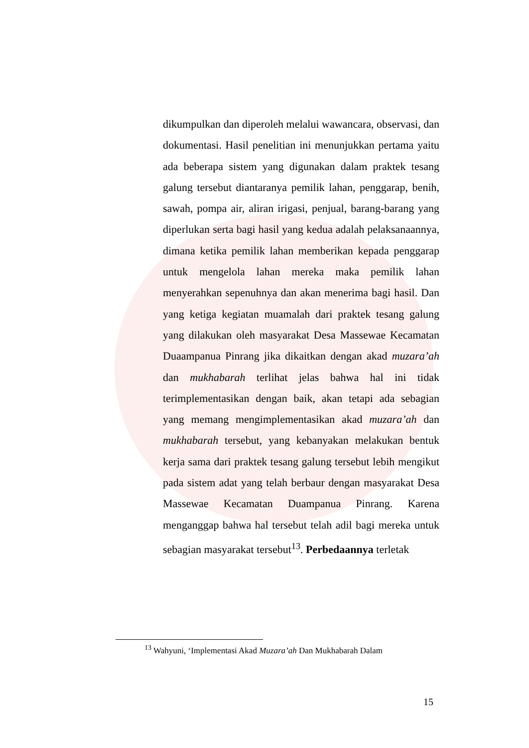dikumpulkan dan diperoleh melalui wawancara, observasi, dan dokumentasi. Hasil penelitian ini menunjukkan pertama yaitu ada beberapa sistem yang digunakan dalam praktek tesang galung tersebut diantaranya pemilik lahan, penggarap, benih, sawah, pompa air, aliran irigasi, penjual, barang-barang yang diperlukan serta bagi hasil yang kedua adalah pelaksanaannya, dimana ketika pemilik lahan memberikan kepada penggarap untuk mengelola lahan mereka maka pemilik lahan menyerahkan sepenuhnya dan akan menerima bagi hasil. Dan yang ketiga kegiatan muamalah dari praktek tesang galung yang dilakukan oleh masyarakat Desa Massewae Kecamatan Duaampanua Pinrang jika dikaitkan dengan akad muzara’ah dan mukhabarah terlihat jelas bahwa hal ini tidak terimplementasikan dengan baik, akan tetapi ada sebagian yang memang mengimplementasikan akad muzara’ah dan mukhabarah tersebut, yang kebanyakan melakukan bentuk kerja sama dari praktek tesang galung tersebut lebih mengikut pada sistem adat yang telah berbaur dengan masyarakat Desa Massewae Kecamatan Duampanua Pinrang. Karena menganggap bahwa hal tersebut telah adil bagi mereka untuk sebagian masyarakat tersebut<sup>13</sup>. Perbedaannya terletak
<sup>13</sup> Wahyuni, ‘Implementasi Akad Muzara’ah Dan Mukhabarah Dalam
15